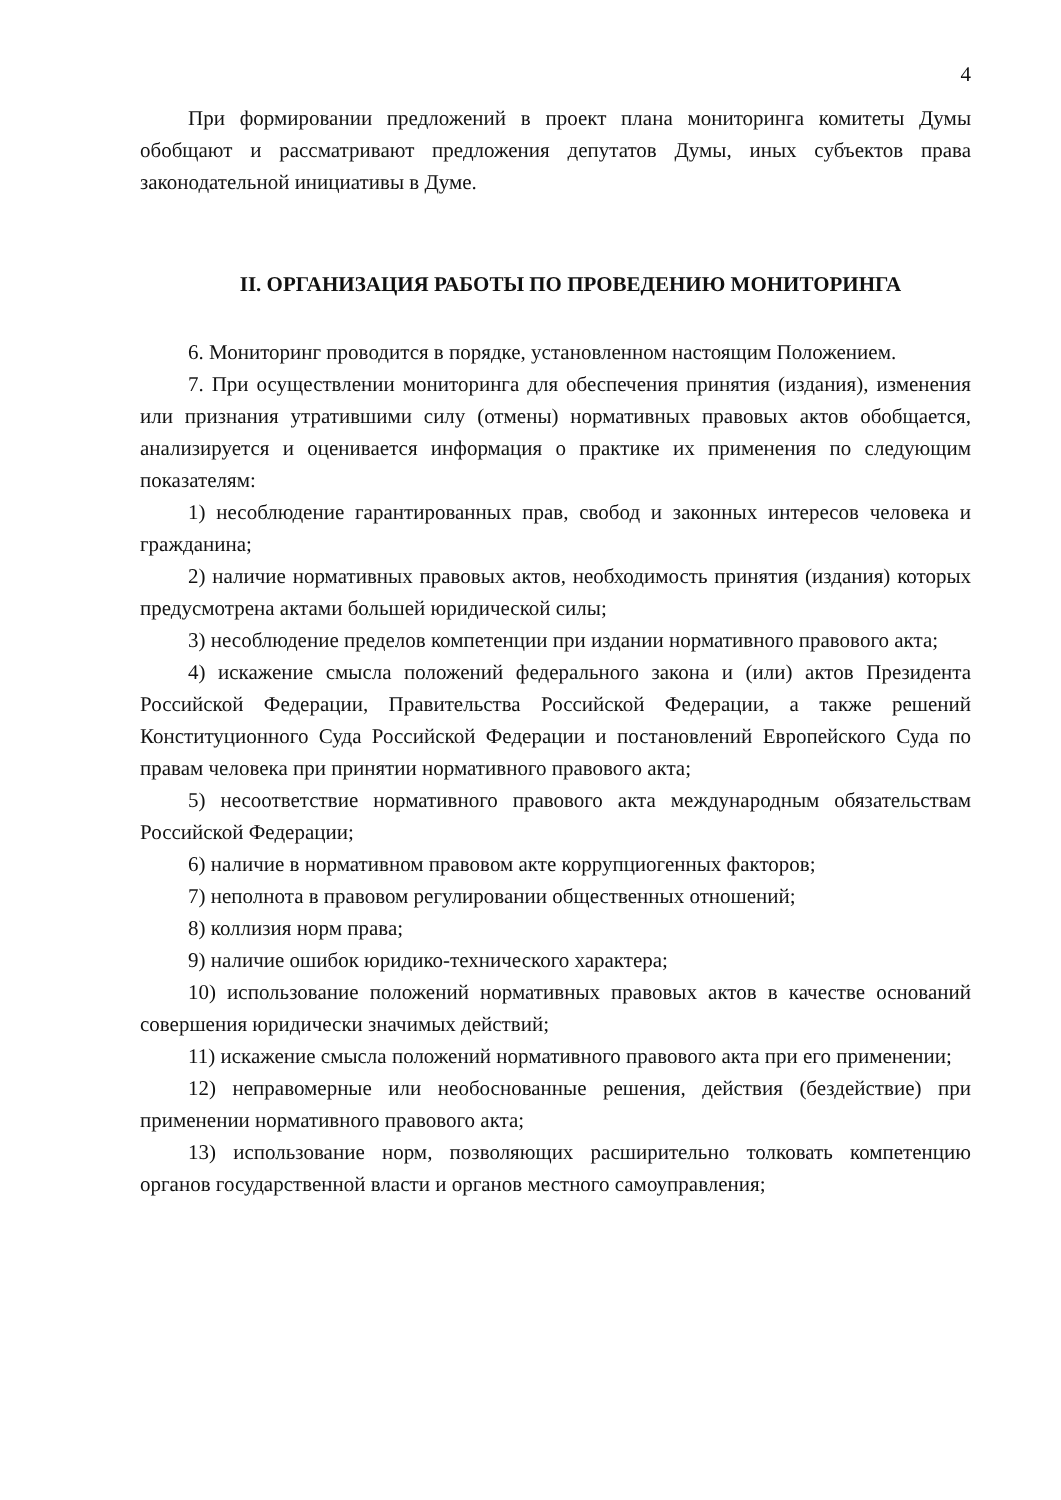4
При формировании предложений в проект плана мониторинга комитеты Думы обобщают и рассматривают предложения депутатов Думы, иных субъектов права законодательной инициативы в Думе.
II. ОРГАНИЗАЦИЯ РАБОТЫ ПО ПРОВЕДЕНИЮ МОНИТОРИНГА
6. Мониторинг проводится в порядке, установленном настоящим Положением.
7. При осуществлении мониторинга для обеспечения принятия (издания), изменения или признания утратившими силу (отмены) нормативных правовых актов обобщается, анализируется и оценивается информация о практике их применения по следующим показателям:
1) несоблюдение гарантированных прав, свобод и законных интересов человека и гражданина;
2) наличие нормативных правовых актов, необходимость принятия (издания) которых предусмотрена актами большей юридической силы;
3) несоблюдение пределов компетенции при издании нормативного правового акта;
4) искажение смысла положений федерального закона и (или) актов Президента Российской Федерации, Правительства Российской Федерации, а также решений Конституционного Суда Российской Федерации и постановлений Европейского Суда по правам человека при принятии нормативного правового акта;
5) несоответствие нормативного правового акта международным обязательствам Российской Федерации;
6) наличие в нормативном правовом акте коррупциогенных факторов;
7) неполнота в правовом регулировании общественных отношений;
8) коллизия норм права;
9) наличие ошибок юридико-технического характера;
10) использование положений нормативных правовых актов в качестве оснований совершения юридически значимых действий;
11) искажение смысла положений нормативного правового акта при его применении;
12) неправомерные или необоснованные решения, действия (бездействие) при применении нормативного правового акта;
13) использование норм, позволяющих расширительно толковать компетенцию органов государственной власти и органов местного самоуправления;